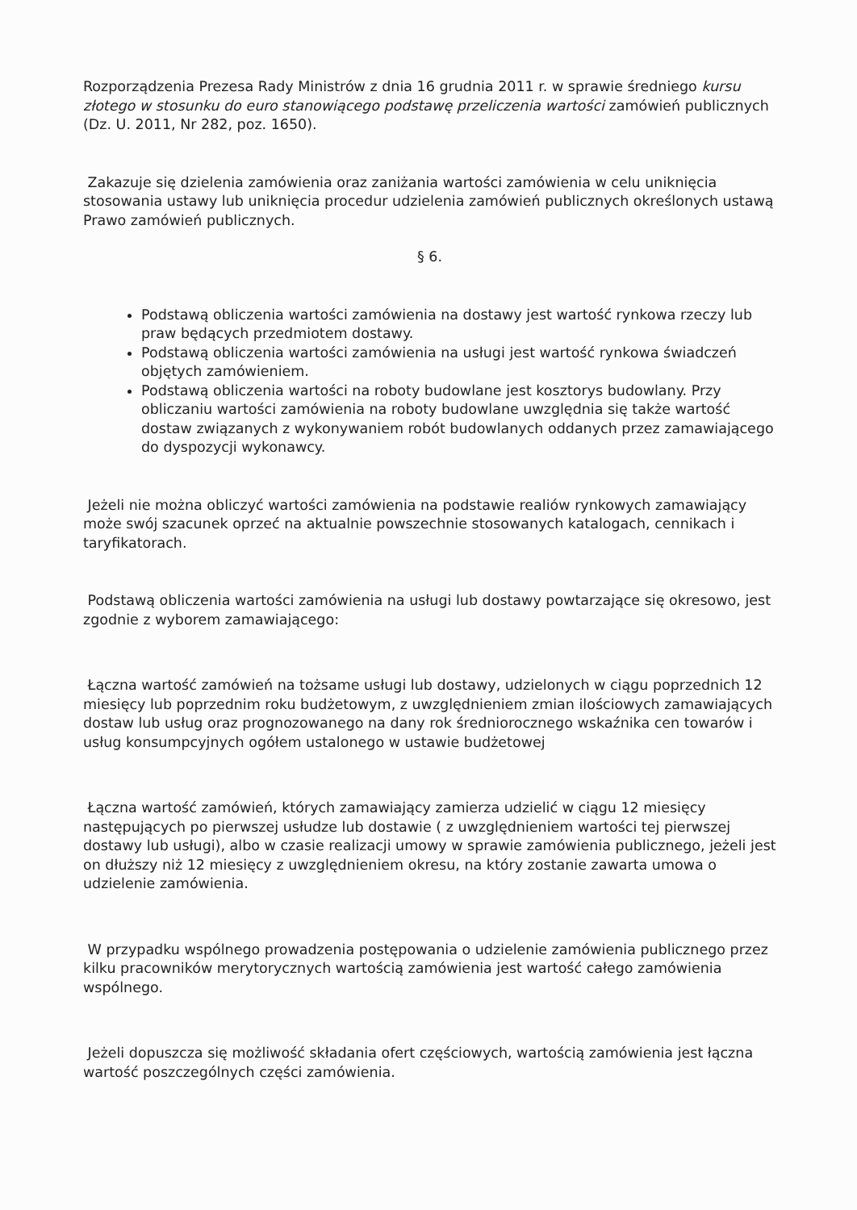Rozporządzenia Prezesa Rady Ministrów z dnia 16 grudnia 2011 r. w sprawie średniego kursu złotego w stosunku do euro stanowiącego podstawę przeliczenia wartości zamówień publicznych (Dz. U. 2011, Nr 282, poz. 1650).
Zakazuje się dzielenia zamówienia oraz zaniżania wartości zamówienia w celu uniknięcia stosowania ustawy lub uniknięcia procedur udzielenia zamówień publicznych określonych ustawą Prawo zamówień publicznych.
§ 6.
Podstawą obliczenia wartości zamówienia na dostawy jest wartość rynkowa rzeczy lub praw będących przedmiotem dostawy.
Podstawą obliczenia wartości zamówienia na usługi jest wartość rynkowa świadczeń objętych zamówieniem.
Podstawą obliczenia wartości na roboty budowlane jest kosztorys budowlany. Przy obliczaniu wartości zamówienia na roboty budowlane uwzględnia się także wartość dostaw związanych z wykonywaniem robót budowlanych oddanych przez zamawiającego do dyspozycji wykonawcy.
Jeżeli nie można obliczyć wartości zamówienia na podstawie realiów rynkowych zamawiający może swój szacunek oprzeć na aktualnie powszechnie stosowanych katalogach, cennikach i taryfikatorach.
Podstawą obliczenia wartości zamówienia na usługi lub dostawy powtarzające się okresowo, jest zgodnie z wyborem zamawiającego:
Łączna wartość zamówień na tożsame usługi lub dostawy, udzielonych w ciągu poprzednich 12 miesięcy lub poprzednim roku budżetowym, z uwzględnieniem zmian ilościowych zamawiających dostaw lub usług oraz prognozowanego na dany rok średniorocznego wskaźnika cen towarów i usług konsumpcyjnych ogółem ustalonego w ustawie budżetowej
Łączna wartość zamówień, których zamawiający zamierza udzielić w ciągu 12 miesięcy następujących po pierwszej usłudze lub dostawie ( z uwzględnieniem wartości tej pierwszej dostawy lub usługi), albo w czasie realizacji umowy w sprawie zamówienia publicznego, jeżeli jest on dłuższy niż 12 miesięcy z uwzględnieniem okresu, na który zostanie zawarta umowa o udzielenie zamówienia.
W przypadku wspólnego prowadzenia postępowania o udzielenie zamówienia publicznego przez kilku pracowników merytorycznych wartością zamówienia jest wartość całego zamówienia wspólnego.
Jeżeli dopuszcza się możliwość składania ofert częściowych, wartością zamówienia jest łączna wartość poszczególnych części zamówienia.